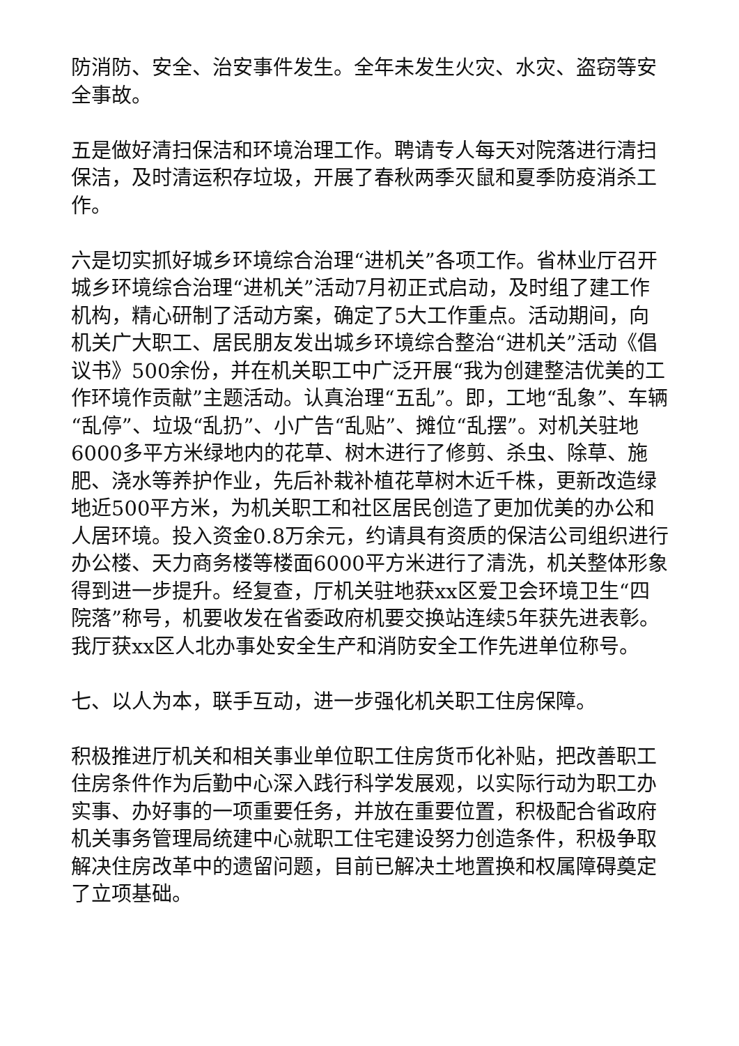防消防、安全、治安事件发生。全年未发生火灾、水灾、盗窃等安全事故。
五是做好清扫保洁和环境治理工作。聘请专人每天对院落进行清扫保洁，及时清运积存垃圾，开展了春秋两季灭鼠和夏季防疫消杀工作。
六是切实抓好城乡环境综合治理“进机关”各项工作。省林业厅召开城乡环境综合治理“进机关”活动7月初正式启动，及时组了建工作机构，精心研制了活动方案，确定了5大工作重点。活动期间，向机关广大职工、居民朋友发出城乡环境综合整治“进机关”活动《倡议书》500余份，并在机关职工中广泛开展“我为创建整洁优美的工作环境作贡献”主题活动。认真治理“五乱”。即，工地“乱象”、车辆“乱停”、垃圾“乱扔”、小广告“乱贴”、摊位“乱摆”。对机关驻地6000多平方米绿地内的花草、树木进行了修剪、杀虫、除草、施肥、浇水等养护作业，先后补栽补植花草树木近千株，更新改造绿地近500平方米，为机关职工和社区居民创造了更加优美的办公和人居环境。投入资金0.8万余元，约请具有资质的保洁公司组织进行办公楼、天力商务楼等楼面6000平方米进行了清洗，机关整体形象得到进一步提升。经复查，厅机关驻地获xx区爱卫会环境卫生“四院落”称号，机要收发在省委政府机要交换站连续5年获先进表彰。我厅获xx区人北办事处安全生产和消防安全工作先进单位称号。
七、以人为本，联手互动，进一步强化机关职工住房保障。
积极推进厅机关和相关事业单位职工住房货币化补贴，把改善职工住房条件作为后勤中心深入践行科学发展观，以实际行动为职工办实事、办好事的一项重要任务，并放在重要位置，积极配合省政府机关事务管理局统建中心就职工住宅建设努力创造条件，积极争取解决住房改革中的遗留问题，目前已解决土地置换和权属障碍奠定了立项基础。